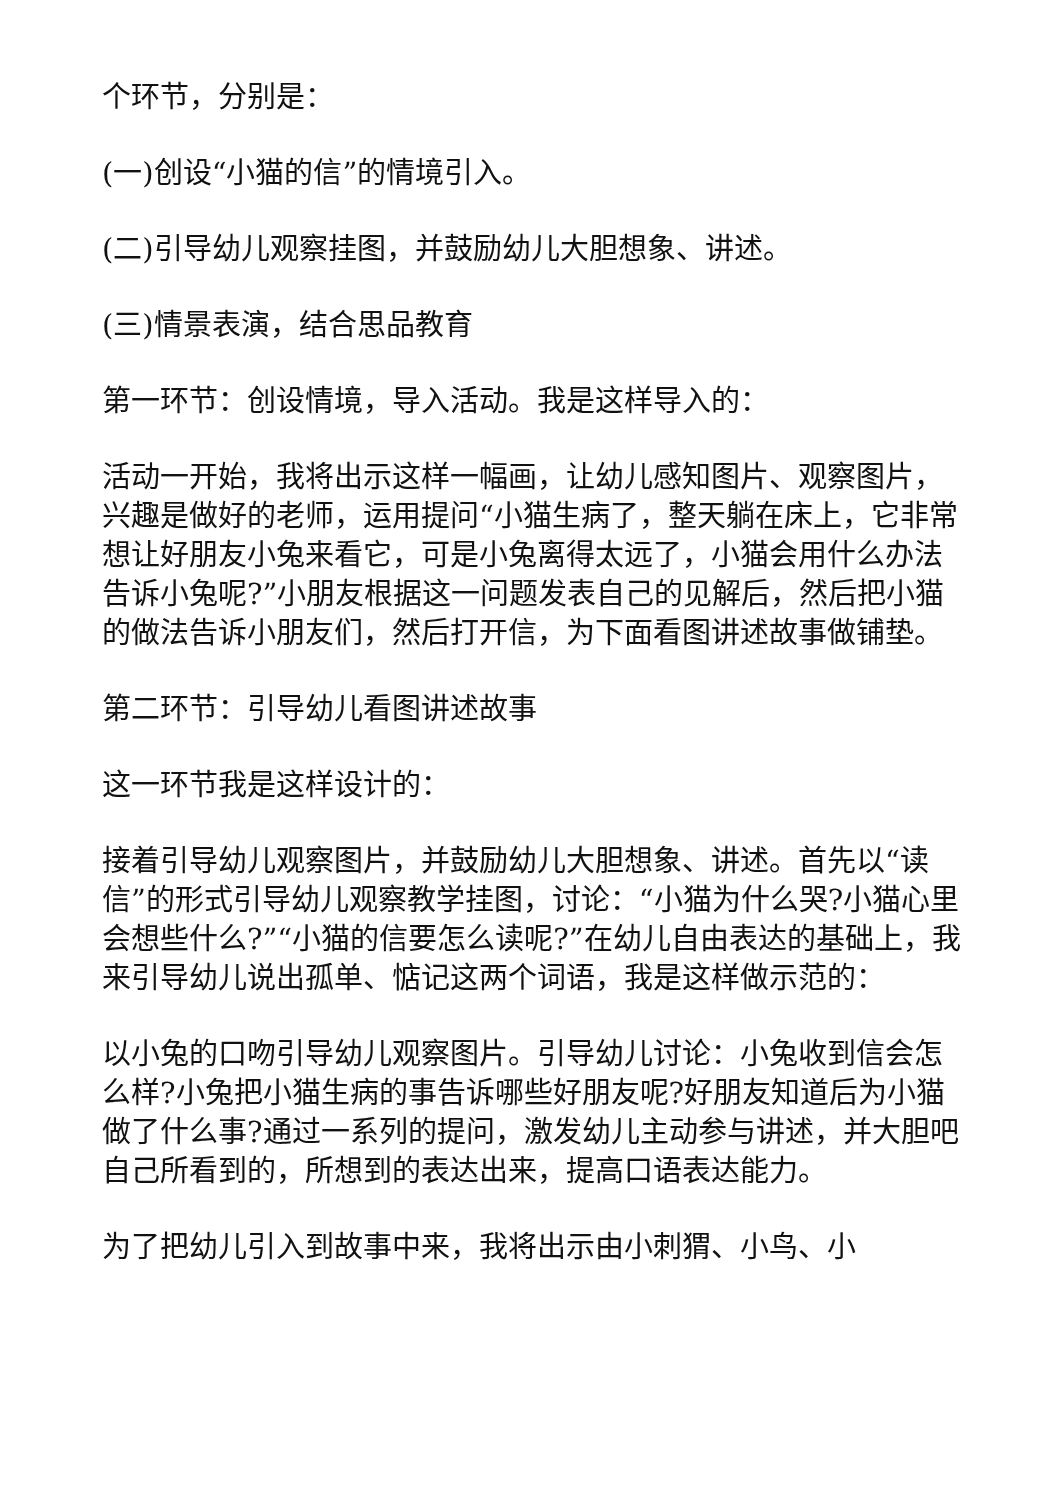个环节，分别是：
(一)创设“小猫的信”的情境引入。
(二)引导幼儿观察挂图，并鼓励幼儿大胆想象、讲述。
(三)情景表演，结合思品教育
第一环节：创设情境，导入活动。我是这样导入的：
活动一开始，我将出示这样一幅画，让幼儿感知图片、观察图片，兴趣是做好的老师，运用提问“小猫生病了，整天躺在床上，它非常想让好朋友小兔来看它，可是小兔离得太远了，小猫会用什么办法告诉小兔呢?”小朋友根据这一问题发表自己的见解后，然后把小猫的做法告诉小朋友们，然后打开信，为下面看图讲述故事做铺垫。
第二环节：引导幼儿看图讲述故事
这一环节我是这样设计的：
接着引导幼儿观察图片，并鼓励幼儿大胆想象、讲述。首先以“读信”的形式引导幼儿观察教学挂图，讨论：“小猫为什么哭?小猫心里会想些什么?”“小猫的信要怎么读呢?”在幼儿自由表达的基础上，我来引导幼儿说出孤单、惦记这两个词语，我是这样做示范的：
以小兔的口吻引导幼儿观察图片。引导幼儿讨论：小兔收到信会怎么样?小兔把小猫生病的事告诉哪些好朋友呢?好朋友知道后为小猫做了什么事?通过一系列的提问，激发幼儿主动参与讲述，并大胆吧自己所看到的，所想到的表达出来，提高口语表达能力。
为了把幼儿引入到故事中来，我将出示由小刺猬、小鸟、小